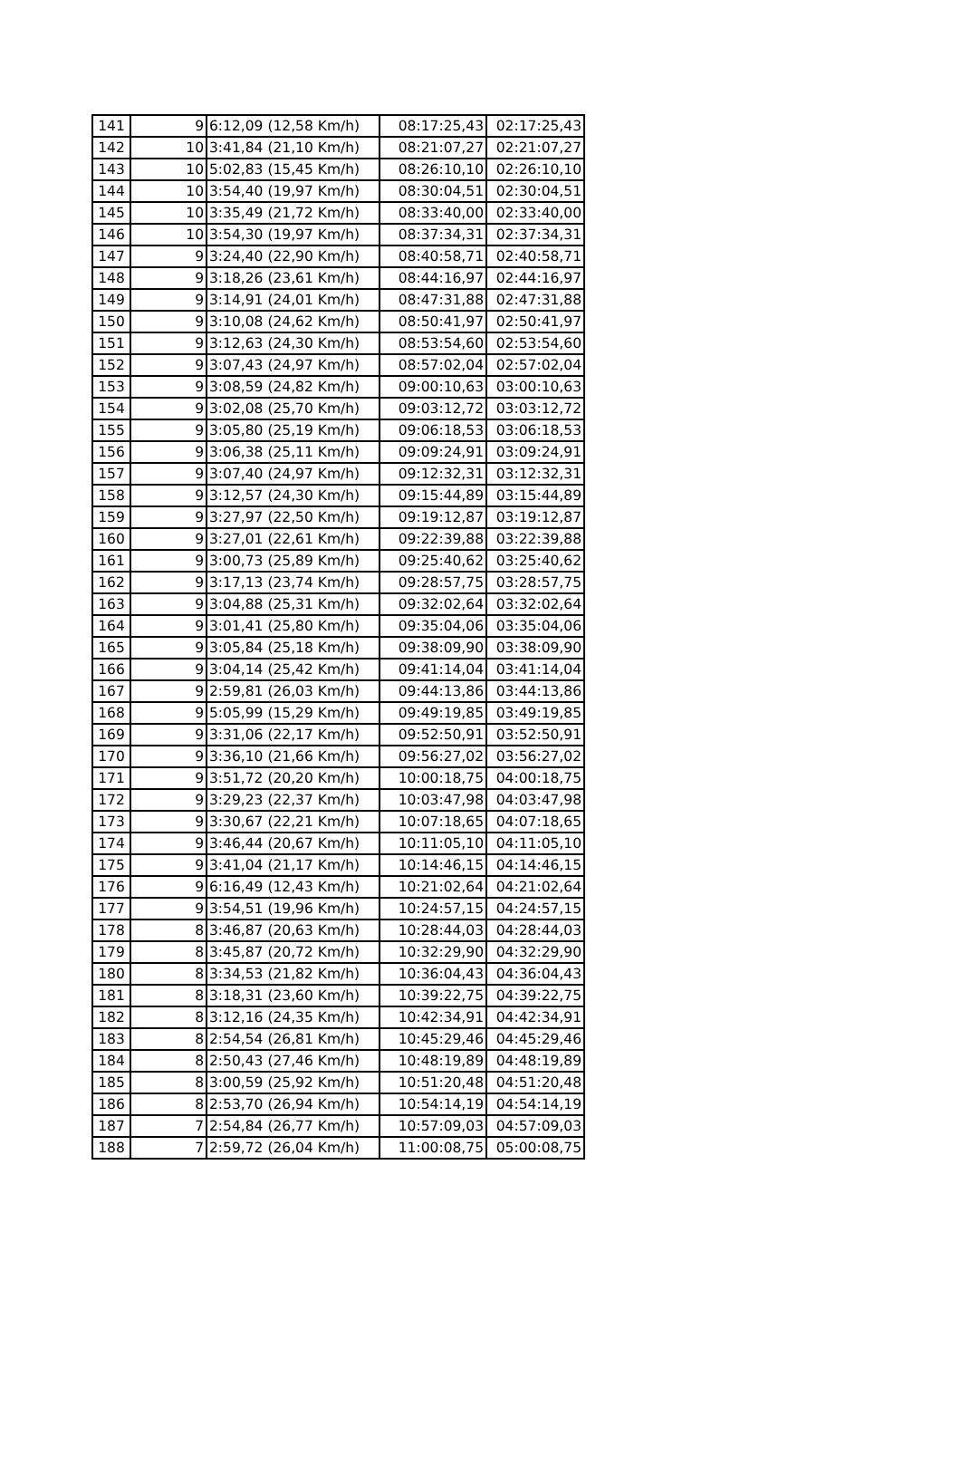| 141 | 9 | 6:12,09 (12,58 Km/h) | 08:17:25,43 | 02:17:25,43 |
| 142 | 10 | 3:41,84 (21,10 Km/h) | 08:21:07,27 | 02:21:07,27 |
| 143 | 10 | 5:02,83 (15,45 Km/h) | 08:26:10,10 | 02:26:10,10 |
| 144 | 10 | 3:54,40 (19,97 Km/h) | 08:30:04,51 | 02:30:04,51 |
| 145 | 10 | 3:35,49 (21,72 Km/h) | 08:33:40,00 | 02:33:40,00 |
| 146 | 10 | 3:54,30 (19,97 Km/h) | 08:37:34,31 | 02:37:34,31 |
| 147 | 9 | 3:24,40 (22,90 Km/h) | 08:40:58,71 | 02:40:58,71 |
| 148 | 9 | 3:18,26 (23,61 Km/h) | 08:44:16,97 | 02:44:16,97 |
| 149 | 9 | 3:14,91 (24,01 Km/h) | 08:47:31,88 | 02:47:31,88 |
| 150 | 9 | 3:10,08 (24,62 Km/h) | 08:50:41,97 | 02:50:41,97 |
| 151 | 9 | 3:12,63 (24,30 Km/h) | 08:53:54,60 | 02:53:54,60 |
| 152 | 9 | 3:07,43 (24,97 Km/h) | 08:57:02,04 | 02:57:02,04 |
| 153 | 9 | 3:08,59 (24,82 Km/h) | 09:00:10,63 | 03:00:10,63 |
| 154 | 9 | 3:02,08 (25,70 Km/h) | 09:03:12,72 | 03:03:12,72 |
| 155 | 9 | 3:05,80 (25,19 Km/h) | 09:06:18,53 | 03:06:18,53 |
| 156 | 9 | 3:06,38 (25,11 Km/h) | 09:09:24,91 | 03:09:24,91 |
| 157 | 9 | 3:07,40 (24,97 Km/h) | 09:12:32,31 | 03:12:32,31 |
| 158 | 9 | 3:12,57 (24,30 Km/h) | 09:15:44,89 | 03:15:44,89 |
| 159 | 9 | 3:27,97 (22,50 Km/h) | 09:19:12,87 | 03:19:12,87 |
| 160 | 9 | 3:27,01 (22,61 Km/h) | 09:22:39,88 | 03:22:39,88 |
| 161 | 9 | 3:00,73 (25,89 Km/h) | 09:25:40,62 | 03:25:40,62 |
| 162 | 9 | 3:17,13 (23,74 Km/h) | 09:28:57,75 | 03:28:57,75 |
| 163 | 9 | 3:04,88 (25,31 Km/h) | 09:32:02,64 | 03:32:02,64 |
| 164 | 9 | 3:01,41 (25,80 Km/h) | 09:35:04,06 | 03:35:04,06 |
| 165 | 9 | 3:05,84 (25,18 Km/h) | 09:38:09,90 | 03:38:09,90 |
| 166 | 9 | 3:04,14 (25,42 Km/h) | 09:41:14,04 | 03:41:14,04 |
| 167 | 9 | 2:59,81 (26,03 Km/h) | 09:44:13,86 | 03:44:13,86 |
| 168 | 9 | 5:05,99 (15,29 Km/h) | 09:49:19,85 | 03:49:19,85 |
| 169 | 9 | 3:31,06 (22,17 Km/h) | 09:52:50,91 | 03:52:50,91 |
| 170 | 9 | 3:36,10 (21,66 Km/h) | 09:56:27,02 | 03:56:27,02 |
| 171 | 9 | 3:51,72 (20,20 Km/h) | 10:00:18,75 | 04:00:18,75 |
| 172 | 9 | 3:29,23 (22,37 Km/h) | 10:03:47,98 | 04:03:47,98 |
| 173 | 9 | 3:30,67 (22,21 Km/h) | 10:07:18,65 | 04:07:18,65 |
| 174 | 9 | 3:46,44 (20,67 Km/h) | 10:11:05,10 | 04:11:05,10 |
| 175 | 9 | 3:41,04 (21,17 Km/h) | 10:14:46,15 | 04:14:46,15 |
| 176 | 9 | 6:16,49 (12,43 Km/h) | 10:21:02,64 | 04:21:02,64 |
| 177 | 9 | 3:54,51 (19,96 Km/h) | 10:24:57,15 | 04:24:57,15 |
| 178 | 8 | 3:46,87 (20,63 Km/h) | 10:28:44,03 | 04:28:44,03 |
| 179 | 8 | 3:45,87 (20,72 Km/h) | 10:32:29,90 | 04:32:29,90 |
| 180 | 8 | 3:34,53 (21,82 Km/h) | 10:36:04,43 | 04:36:04,43 |
| 181 | 8 | 3:18,31 (23,60 Km/h) | 10:39:22,75 | 04:39:22,75 |
| 182 | 8 | 3:12,16 (24,35 Km/h) | 10:42:34,91 | 04:42:34,91 |
| 183 | 8 | 2:54,54 (26,81 Km/h) | 10:45:29,46 | 04:45:29,46 |
| 184 | 8 | 2:50,43 (27,46 Km/h) | 10:48:19,89 | 04:48:19,89 |
| 185 | 8 | 3:00,59 (25,92 Km/h) | 10:51:20,48 | 04:51:20,48 |
| 186 | 8 | 2:53,70 (26,94 Km/h) | 10:54:14,19 | 04:54:14,19 |
| 187 | 7 | 2:54,84 (26,77 Km/h) | 10:57:09,03 | 04:57:09,03 |
| 188 | 7 | 2:59,72 (26,04 Km/h) | 11:00:08,75 | 05:00:08,75 |